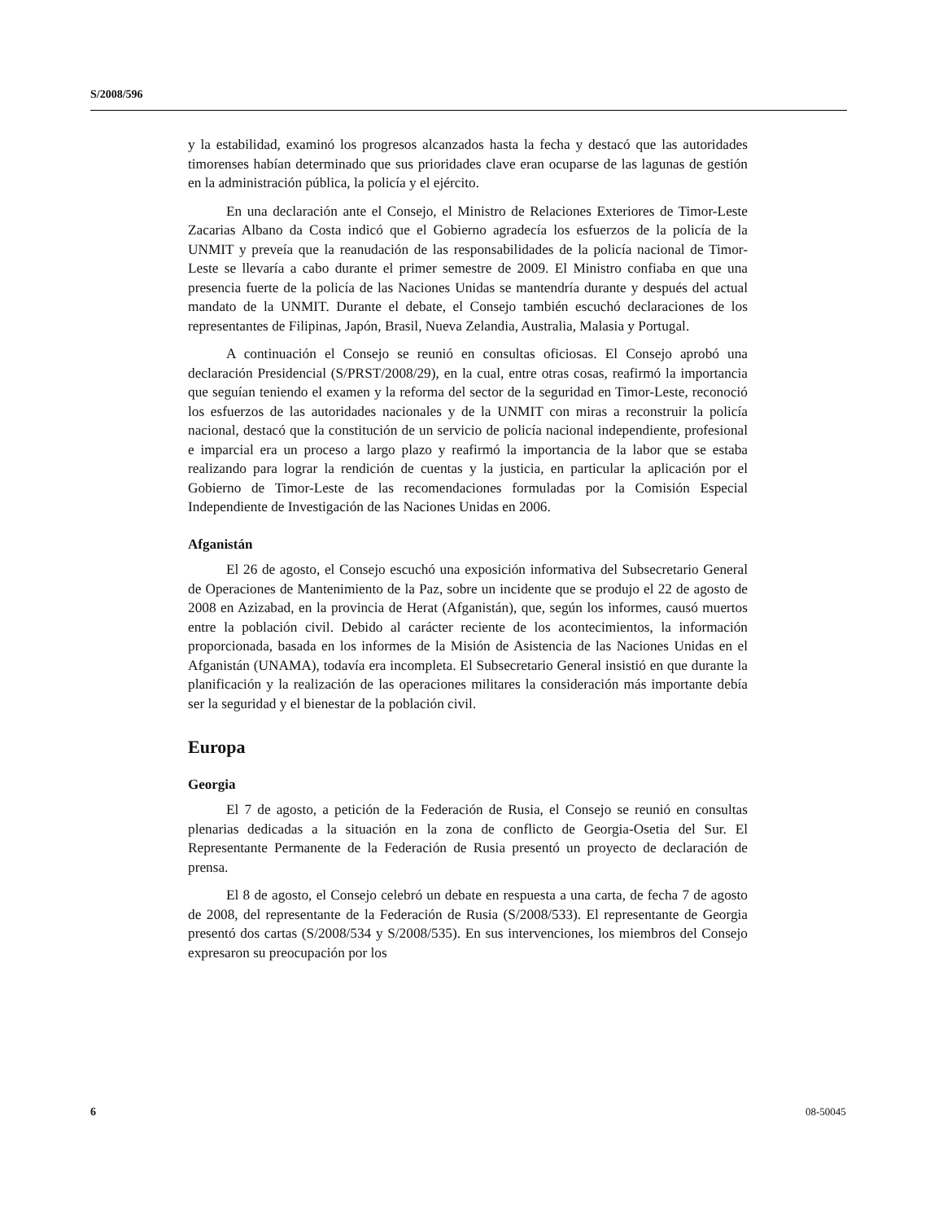S/2008/596
y la estabilidad, examinó los progresos alcanzados hasta la fecha y destacó que las autoridades timorenses habían determinado que sus prioridades clave eran ocuparse de las lagunas de gestión en la administración pública, la policía y el ejército.
En una declaración ante el Consejo, el Ministro de Relaciones Exteriores de Timor-Leste Zacarias Albano da Costa indicó que el Gobierno agradecía los esfuerzos de la policía de la UNMIT y preveía que la reanudación de las responsabilidades de la policía nacional de Timor-Leste se llevaría a cabo durante el primer semestre de 2009. El Ministro confiaba en que una presencia fuerte de la policía de las Naciones Unidas se mantendría durante y después del actual mandato de la UNMIT. Durante el debate, el Consejo también escuchó declaraciones de los representantes de Filipinas, Japón, Brasil, Nueva Zelandia, Australia, Malasia y Portugal.
A continuación el Consejo se reunió en consultas oficiosas. El Consejo aprobó una declaración Presidencial (S/PRST/2008/29), en la cual, entre otras cosas, reafirmó la importancia que seguían teniendo el examen y la reforma del sector de la seguridad en Timor-Leste, reconoció los esfuerzos de las autoridades nacionales y de la UNMIT con miras a reconstruir la policía nacional, destacó que la constitución de un servicio de policía nacional independiente, profesional e imparcial era un proceso a largo plazo y reafirmó la importancia de la labor que se estaba realizando para lograr la rendición de cuentas y la justicia, en particular la aplicación por el Gobierno de Timor-Leste de las recomendaciones formuladas por la Comisión Especial Independiente de Investigación de las Naciones Unidas en 2006.
Afganistán
El 26 de agosto, el Consejo escuchó una exposición informativa del Subsecretario General de Operaciones de Mantenimiento de la Paz, sobre un incidente que se produjo el 22 de agosto de 2008 en Azizabad, en la provincia de Herat (Afganistán), que, según los informes, causó muertos entre la población civil. Debido al carácter reciente de los acontecimientos, la información proporcionada, basada en los informes de la Misión de Asistencia de las Naciones Unidas en el Afganistán (UNAMA), todavía era incompleta. El Subsecretario General insistió en que durante la planificación y la realización de las operaciones militares la consideración más importante debía ser la seguridad y el bienestar de la población civil.
Europa
Georgia
El 7 de agosto, a petición de la Federación de Rusia, el Consejo se reunió en consultas plenarias dedicadas a la situación en la zona de conflicto de Georgia-Osetia del Sur. El Representante Permanente de la Federación de Rusia presentó un proyecto de declaración de prensa.
El 8 de agosto, el Consejo celebró un debate en respuesta a una carta, de fecha 7 de agosto de 2008, del representante de la Federación de Rusia (S/2008/533). El representante de Georgia presentó dos cartas (S/2008/534 y S/2008/535). En sus intervenciones, los miembros del Consejo expresaron su preocupación por los
6 08-50045